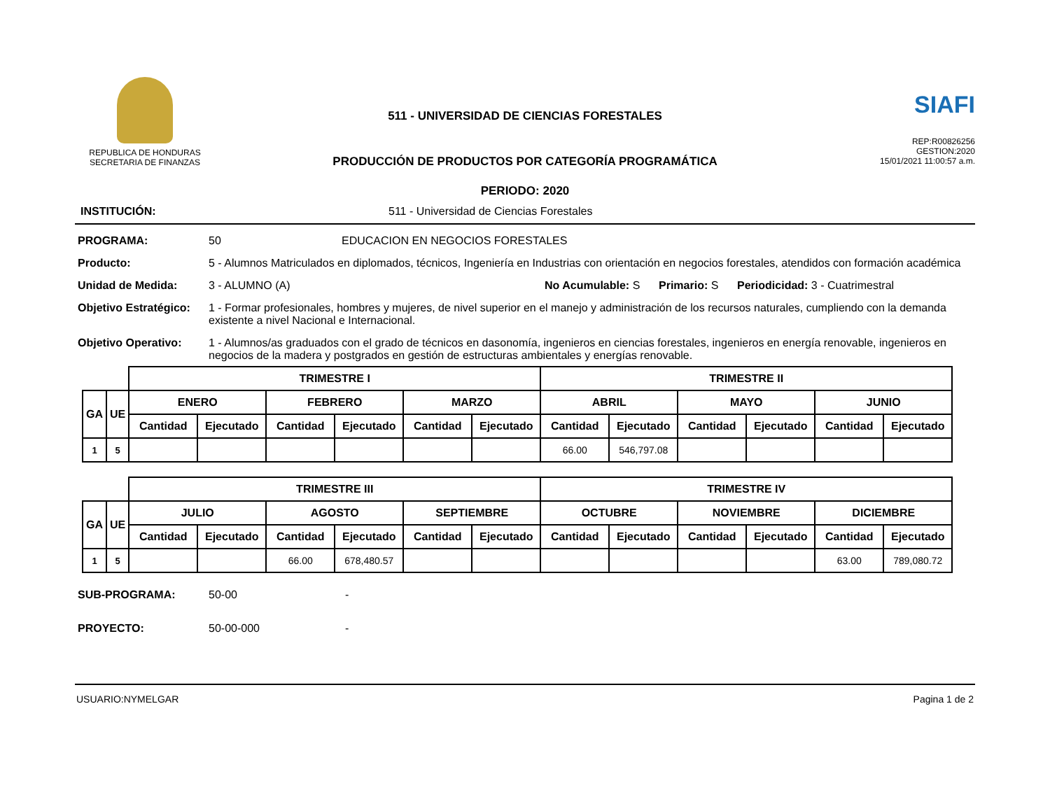REPUBLICA DE HONDURAS
SECRETARIA DE FINANZAS
511 - UNIVERSIDAD DE CIENCIAS FORESTALES
PRODUCCIÓN DE PRODUCTOS POR CATEGORÍA PROGRAMÁTICA
PERIODO: 2020
SIAFI
REP:R00826256
GESTION:2020
15/01/2021 11:00:57 a.m.
INSTITUCIÓN: 511 - Universidad de Ciencias Forestales
PROGRAMA: 50 EDUCACION EN NEGOCIOS FORESTALES
Producto: 5 - Alumnos Matriculados en diplomados, técnicos, Ingeniería en Industrias con orientación en negocios forestales, atendidos con formación académica
Unidad de Medida: 3 - ALUMNO (A) No Acumulable: S Primario: S Periodicidad: 3 - Cuatrimestral
Objetivo Estratégico: 1 - Formar profesionales, hombres y mujeres, de nivel superior en el manejo y administración de los recursos naturales, cumpliendo con la demanda existente a nivel Nacional e Internacional.
Objetivo Operativo: 1 - Alumnos/as graduados con el grado de técnicos en dasonomía, ingenieros en ciencias forestales, ingenieros en energía renovable, ingenieros en negocios de la madera y postgrados en gestión de estructuras ambientales y energías renovable.
| | | TRIMESTRE I | | | | | | TRIMESTRE II | | | | | |
| --- | --- | --- | --- | --- | --- | --- | --- | --- | --- | --- | --- | --- | --- |
| GA | UE | ENERO | | FEBRERO | | MARZO | | ABRIL | | MAYO | | JUNIO | |
| | | Cantidad | Ejecutado | Cantidad | Ejecutado | Cantidad | Ejecutado | Cantidad | Ejecutado | Cantidad | Ejecutado | Cantidad | Ejecutado |
| 1 | 5 | | | | | | | 66.00 | 546,797.08 | | | | |
| | | TRIMESTRE III | | | | | | TRIMESTRE IV | | | | | |
| --- | --- | --- | --- | --- | --- | --- | --- | --- | --- | --- | --- | --- | --- |
| GA | UE | JULIO | | AGOSTO | | SEPTIEMBRE | | OCTUBRE | | NOVIEMBRE | | DICIEMBRE | |
| | | Cantidad | Ejecutado | Cantidad | Ejecutado | Cantidad | Ejecutado | Cantidad | Ejecutado | Cantidad | Ejecutado | Cantidad | Ejecutado |
| 1 | 5 | | | 66.00 | 678,480.57 | | | | | | | 63.00 | 789,080.72 |
SUB-PROGRAMA: 50-00 -
PROYECTO: 50-00-000 -
USUARIO:NYMELGAR Pagina 1 de 2